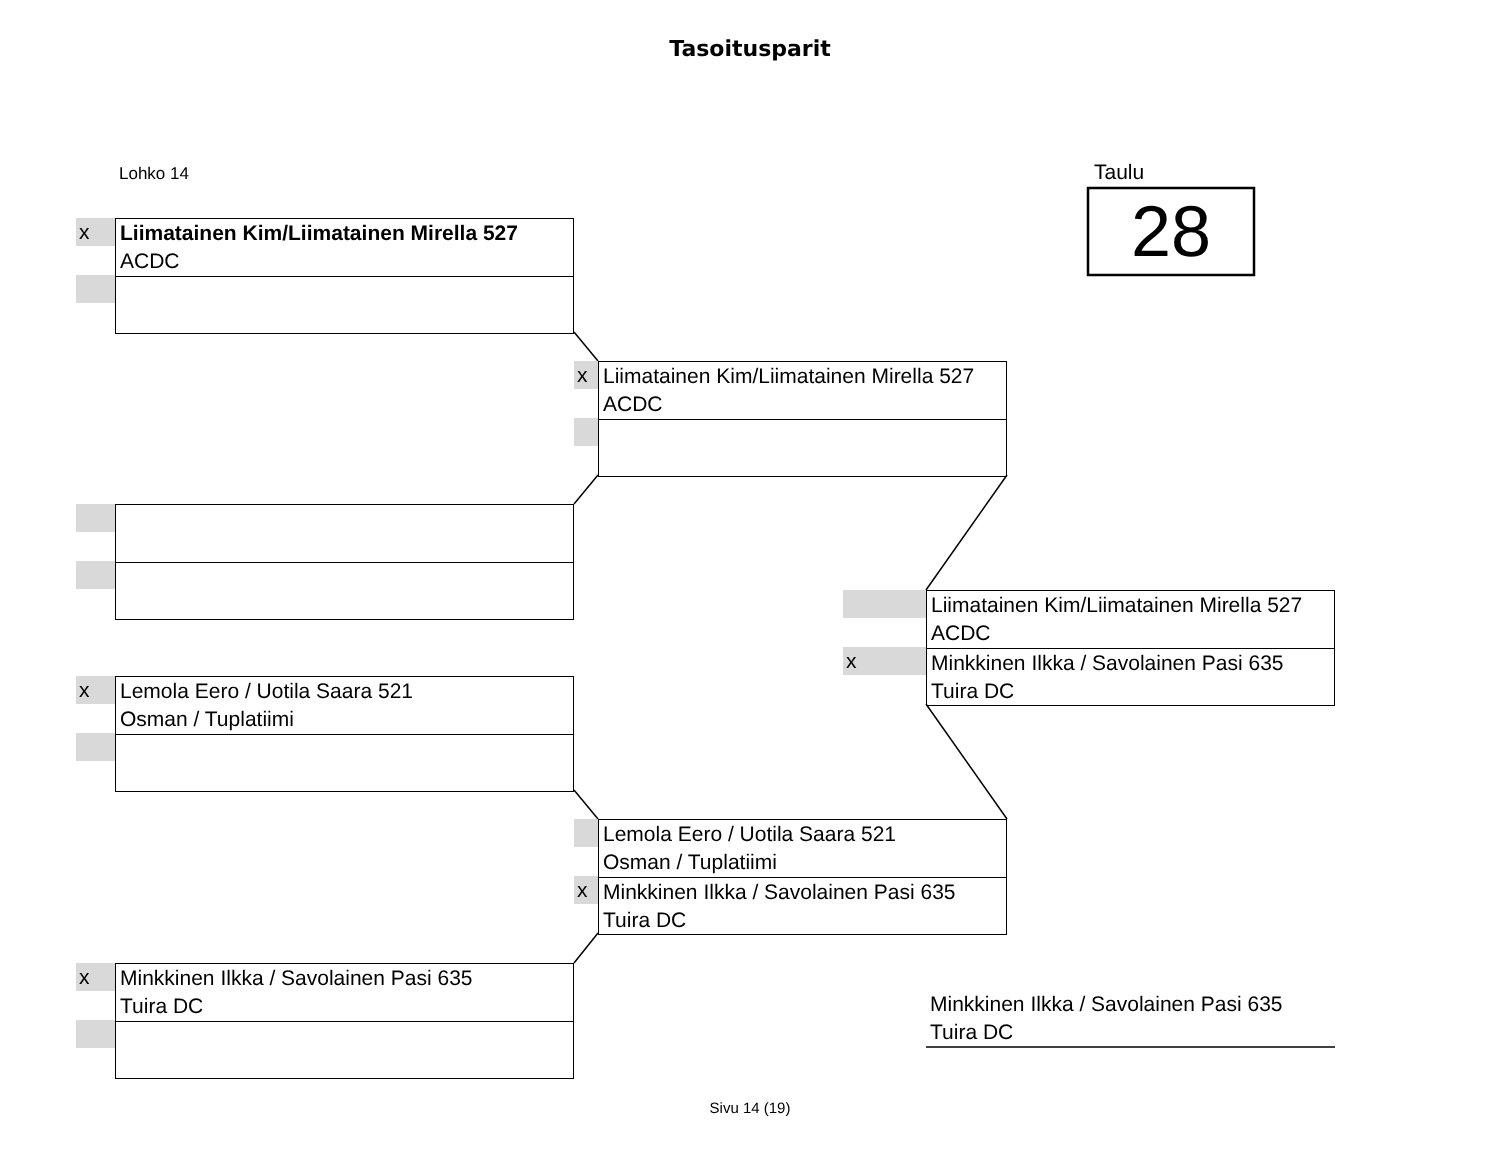Tasoitusparit
Lohko 14 Taulu
28
x
Liimatainen Kim/Liimatainen Mirella 527
ACDC
x
Liimatainen Kim/Liimatainen Mirella 527
ACDC
x
Liimatainen Kim/Liimatainen Mirella 527
ACDC
Minkkinen Ilkka / Savolainen Pasi 635
Tuira DC
x
Lemola Eero / Uotila Saara 521
Osman / Tuplatiimi
x
Lemola Eero / Uotila Saara 521
Osman / Tuplatiimi
Minkkinen Ilkka / Savolainen Pasi 635
Tuira DC
x
Minkkinen Ilkka / Savolainen Pasi 635
Tuira DC
Minkkinen Ilkka / Savolainen Pasi 635
Tuira DC
Sivu 14 (19)